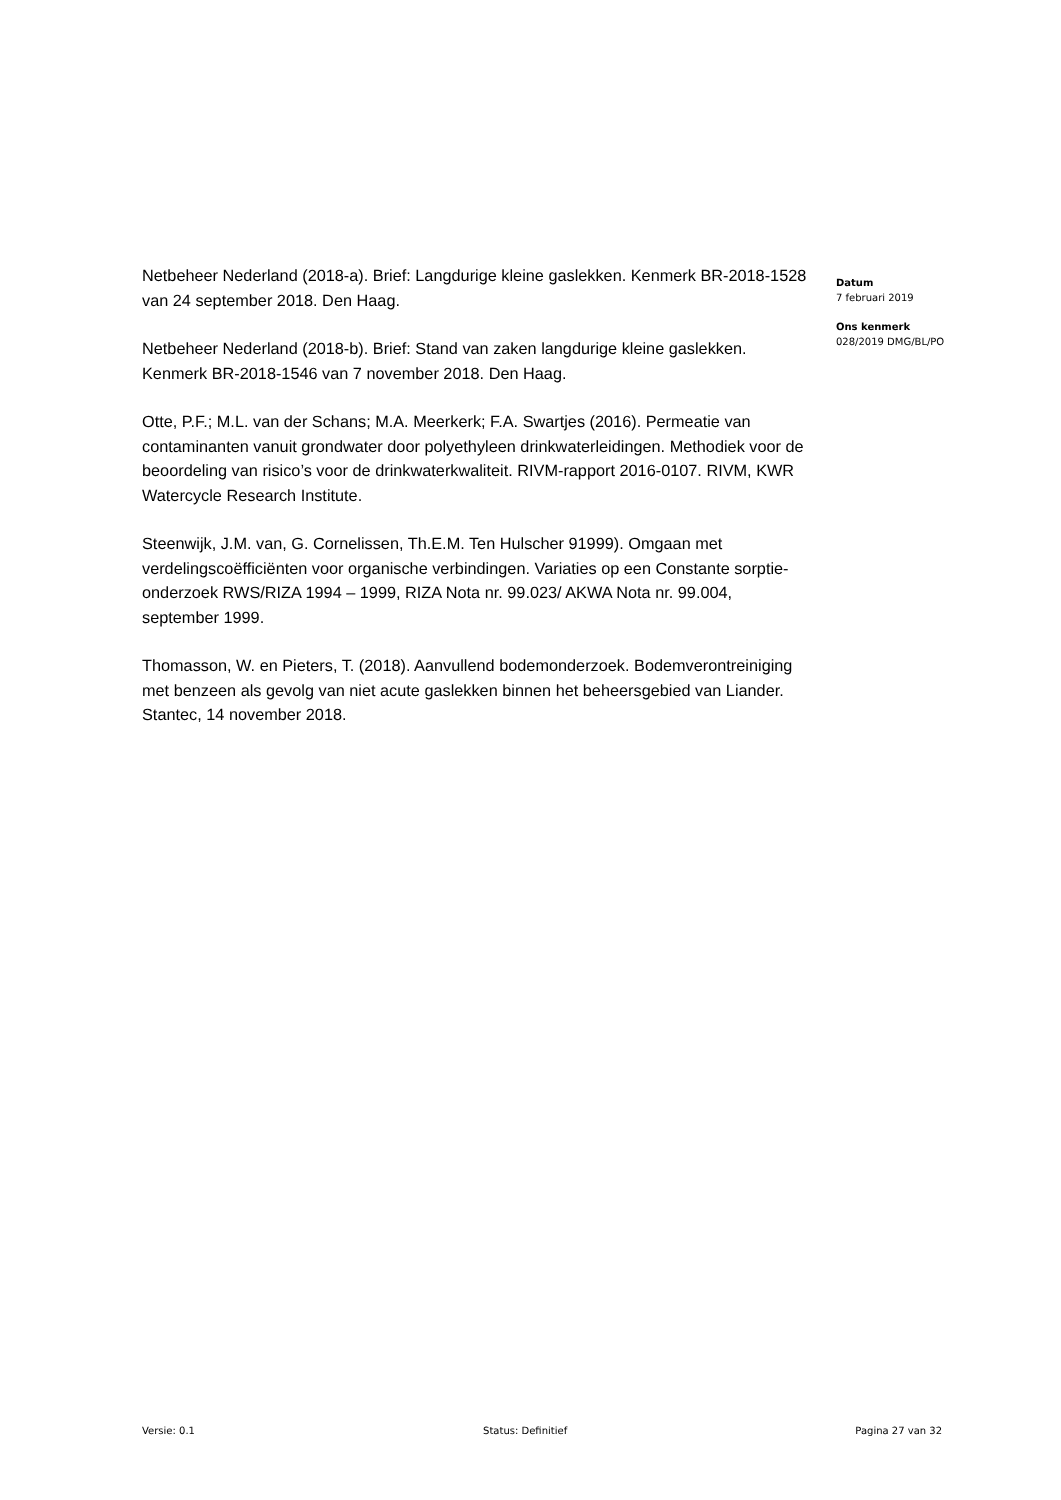Netbeheer Nederland (2018-a). Brief: Langdurige kleine gaslekken. Kenmerk BR-2018-1528 van 24 september 2018. Den Haag.
Netbeheer Nederland (2018-b). Brief: Stand van zaken langdurige kleine gaslekken. Kenmerk BR-2018-1546 van 7 november 2018. Den Haag.
Otte, P.F.; M.L. van der Schans; M.A. Meerkerk; F.A. Swartjes (2016). Permeatie van contaminanten vanuit grondwater door polyethyleen drinkwaterleidingen. Methodiek voor de beoordeling van risico’s voor de drinkwaterkwaliteit. RIVM-rapport 2016-0107. RIVM, KWR Watercycle Research Institute.
Steenwijk, J.M. van, G. Cornelissen, Th.E.M. Ten Hulscher 91999). Omgaan met verdelingscoëfficiënten voor organische verbindingen. Variaties op een Constante sorptie-onderzoek RWS/RIZA 1994 – 1999, RIZA Nota nr. 99.023/ AKWA Nota nr. 99.004, september 1999.
Thomasson, W. en Pieters, T. (2018). Aanvullend bodemonderzoek. Bodemverontreiniging met benzeen als gevolg van niet acute gaslekken binnen het beheersgebied van Liander. Stantec, 14 november 2018.
Datum
7 februari 2019
Ons kenmerk
028/2019 DMG/BL/PO
Versie: 0.1 Status: Definitief Pagina 27 van 32